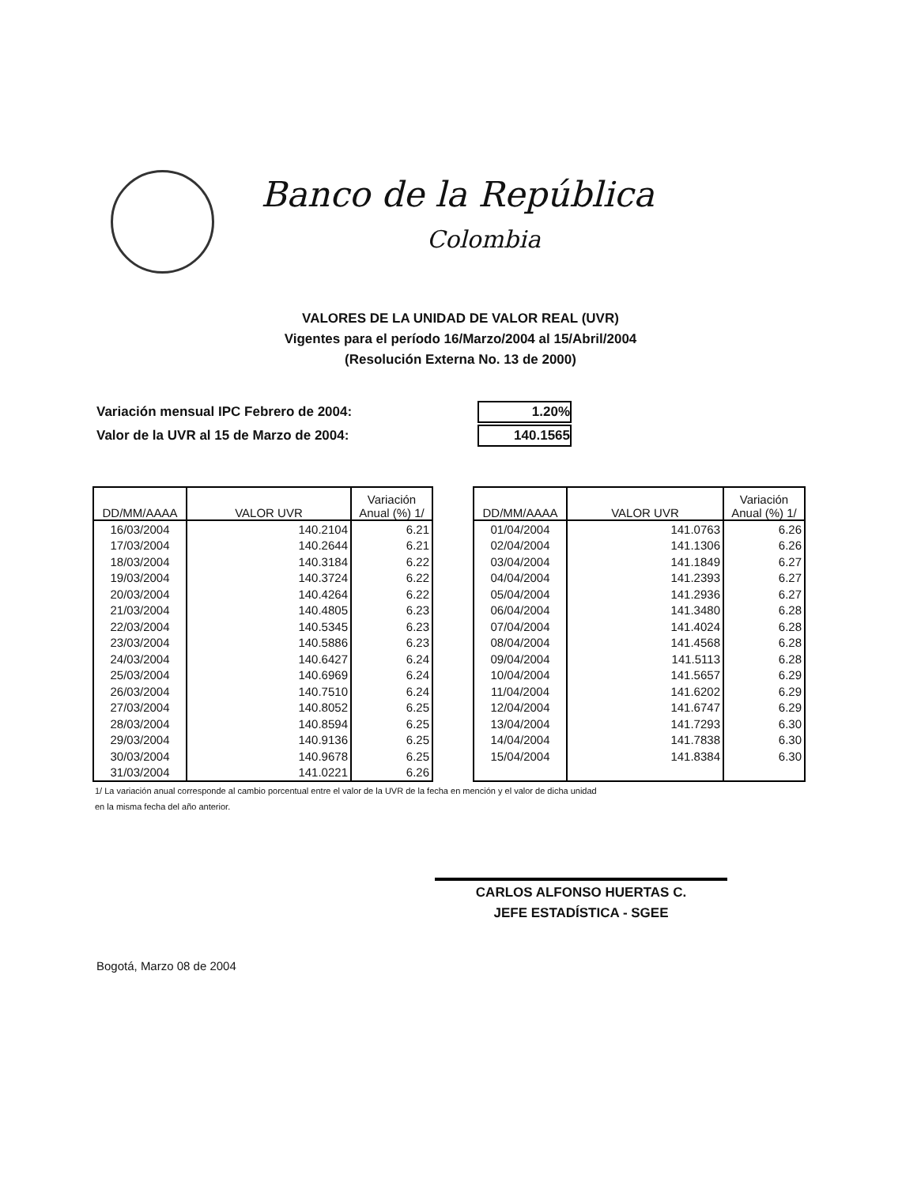Banco de la República
Colombia
VALORES DE LA UNIDAD DE VALOR REAL (UVR)
Vigentes para el período 16/Marzo/2004 al 15/Abril/2004
(Resolución Externa No. 13 de 2000)
| Variación mensual IPC Febrero de 2004: | 1.20% |
| Valor de la UVR al 15 de Marzo de 2004: | 140.1565 |
| DD/MM/AAAA | VALOR UVR | Variación Anual (%) 1/ |
| --- | --- | --- |
| 16/03/2004 | 140.2104 | 6.21 |
| 17/03/2004 | 140.2644 | 6.21 |
| 18/03/2004 | 140.3184 | 6.22 |
| 19/03/2004 | 140.3724 | 6.22 |
| 20/03/2004 | 140.4264 | 6.22 |
| 21/03/2004 | 140.4805 | 6.23 |
| 22/03/2004 | 140.5345 | 6.23 |
| 23/03/2004 | 140.5886 | 6.23 |
| 24/03/2004 | 140.6427 | 6.24 |
| 25/03/2004 | 140.6969 | 6.24 |
| 26/03/2004 | 140.7510 | 6.24 |
| 27/03/2004 | 140.8052 | 6.25 |
| 28/03/2004 | 140.8594 | 6.25 |
| 29/03/2004 | 140.9136 | 6.25 |
| 30/03/2004 | 140.9678 | 6.25 |
| 31/03/2004 | 141.0221 | 6.26 |
| DD/MM/AAAA | VALOR UVR | Variación Anual (%) 1/ |
| --- | --- | --- |
| 01/04/2004 | 141.0763 | 6.26 |
| 02/04/2004 | 141.1306 | 6.26 |
| 03/04/2004 | 141.1849 | 6.27 |
| 04/04/2004 | 141.2393 | 6.27 |
| 05/04/2004 | 141.2936 | 6.27 |
| 06/04/2004 | 141.3480 | 6.28 |
| 07/04/2004 | 141.4024 | 6.28 |
| 08/04/2004 | 141.4568 | 6.28 |
| 09/04/2004 | 141.5113 | 6.28 |
| 10/04/2004 | 141.5657 | 6.29 |
| 11/04/2004 | 141.6202 | 6.29 |
| 12/04/2004 | 141.6747 | 6.29 |
| 13/04/2004 | 141.7293 | 6.30 |
| 14/04/2004 | 141.7838 | 6.30 |
| 15/04/2004 | 141.8384 | 6.30 |
1/ La variación anual corresponde al cambio porcentual entre el valor de la UVR de la fecha en mención y el valor de dicha unidad
en la misma fecha del año anterior.
CARLOS ALFONSO HUERTAS C.
JEFE ESTADÍSTICA - SGEE
Bogotá, Marzo 08 de 2004